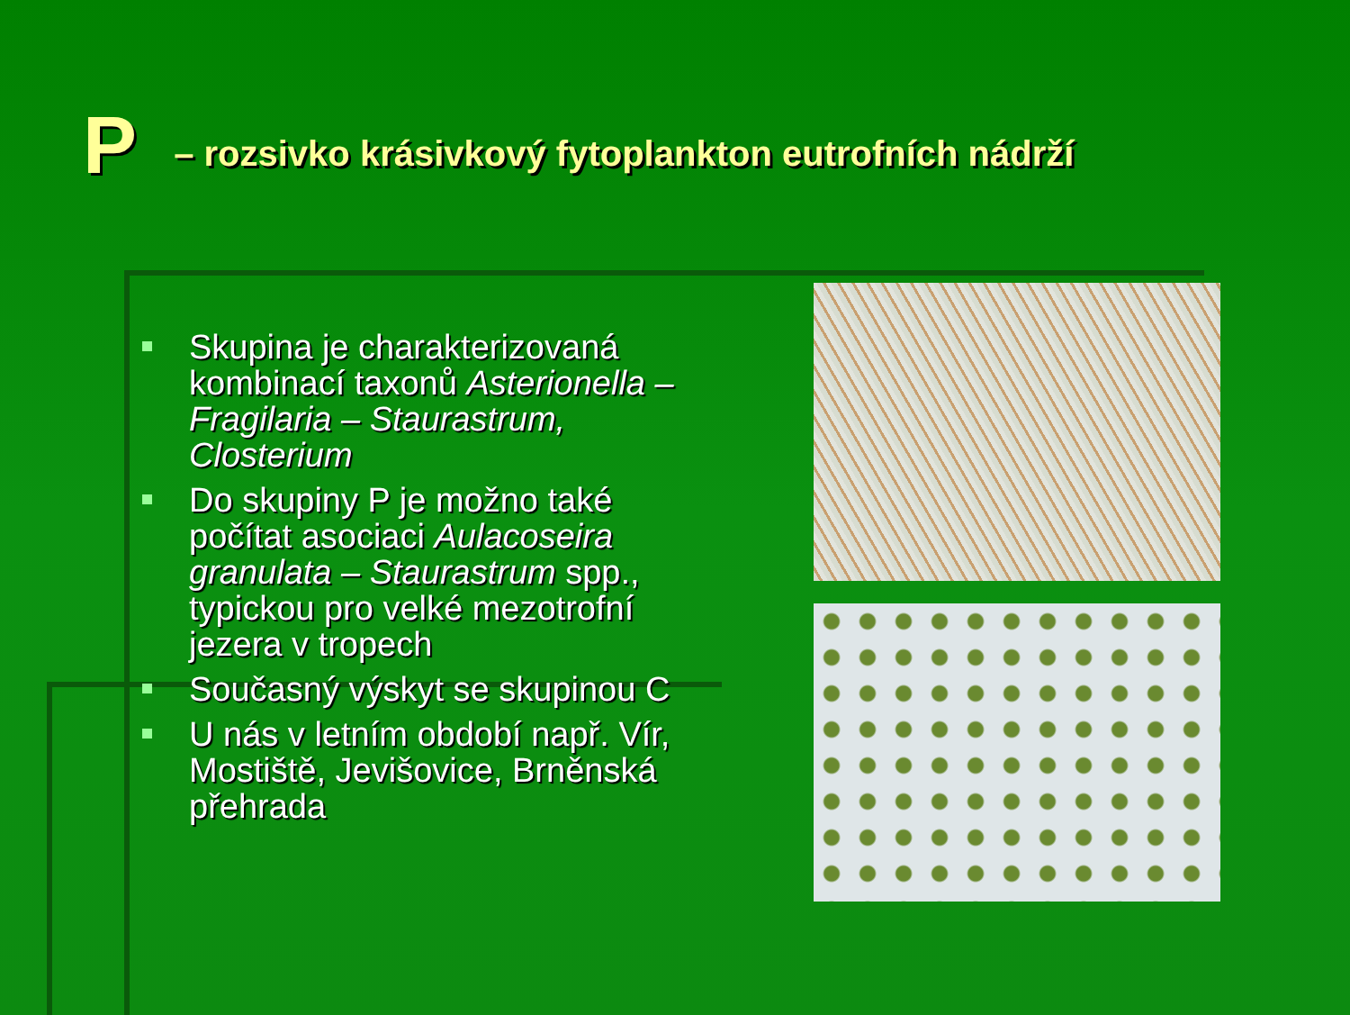P – rozsivko krásivkový fytoplankton eutrofních nádrží
Skupina je charakterizovaná kombinací taxonů Asterionella – Fragilaria – Staurastrum, Closterium
Do skupiny P je možno také počítat asociaci Aulacoseira granulata – Staurastrum spp., typickou pro velké mezotrofní jezera v tropech
Současný výskyt se skupinou C
U nás v letním období např. Vír, Mostiště, Jevišovice, Brněnská přehrada